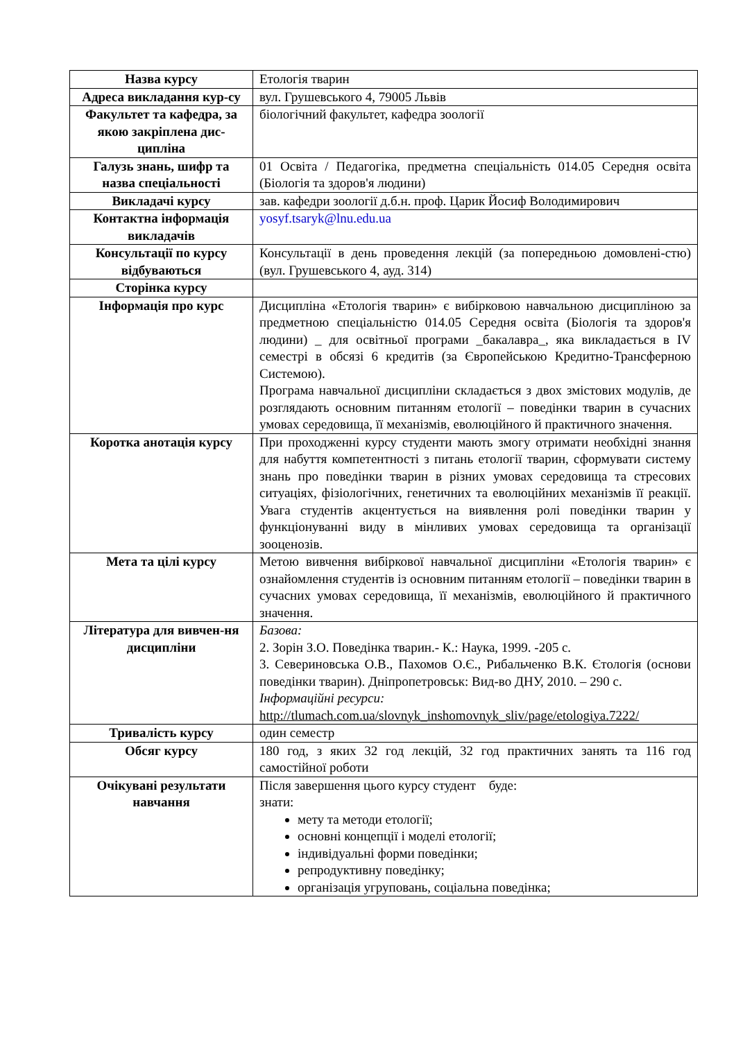| Назва курсу | Етологія тварин |
| Адреса викладання кур-су | вул. Грушевського 4, 79005 Львів |
| Факультет та кафедра, за якою закріплена дис-ципліна | біологічний факультет, кафедра зоології |
| Галузь знань, шифр та назва спеціальності | 01 Освіта / Педагогіка, предметна спеціальність 014.05 Середня освіта (Біологія та здоров'я людини) |
| Викладачі курсу | зав. кафедри зоології д.б.н. проф. Царик Йосиф Володимирович |
| Контактна інформація викладачів | yosyf.tsaryk@lnu.edu.ua |
| Консультації по курсу відбуваються | Консультації в день проведення лекцій (за попередньою домовлені-стю) (вул. Грушевського 4, ауд. 314) |
| Сторінка курсу | |
| Інформація про курс | Дисципліна «Етологія тварин» є вибірковою навчальною дисципліною за предметною спеціальністю 014.05 Середня освіта (Біологія та здоров'я людини) _ для освітньої програми _бакалавра_, яка викладається в IV семестрі в обсязі 6 кредитів (за Європейською Кредитно-Трансферною Системою). Програма навчальної дисципліни складається з двох змістових модулів, де розглядають основним питанням етології – поведінки тварин в сучасних умовах середовища, її механізмів, еволюційного й практичного значення. |
| Коротка анотація курсу | При проходженні курсу студенти мають змогу отримати необхідні знання для набуття компетентності з питань етології тварин, сформувати систему знань про поведінки тварин в різних умовах середовища та стресових ситуаціях, фізіологічних, генетичних та еволюційних механізмів її реакції. Увага студентів акцентується на виявлення ролі поведінки тварин у функціонуванні виду в мінливих умовах середовища та організації зооценозів. |
| Мета та цілі курсу | Метою вивчення вибіркової навчальної дисципліни «Етологія тварин» є ознайомлення студентів із основним питанням етології – поведінки тварин в сучасних умовах середовища, її механізмів, еволюційного й практичного значення. |
| Література для вивчен-ня дисципліни | Базова: 2. Зорін З.О. Поведінка тварин.- К.: Наука, 1999. -205 с. 3. Севериновська О.В., Пахомов О.Є., Рибальченко В.К. Єтологія (основи поведінки тварин). Дніпропетровськ: Вид-во ДНУ, 2010. – 290 с. Інформаційні ресурси: http://tlumach.com.ua/slovnyk_inshomovnyk_sliv/page/etologiya.7222/ |
| Тривалість курсу | один семестр |
| Обсяг курсу | 180 год, з яких 32 год лекцій, 32 год практичних занять та 116 год самостійної роботи |
| Очікувані результати навчання | Після завершення цього курсу студент буде: знати: мету та методи етології; основні концепції і моделі етології; індивідуальні форми поведінки; репродуктивну поведінку; організація угруповань, соціальна поведінка; |